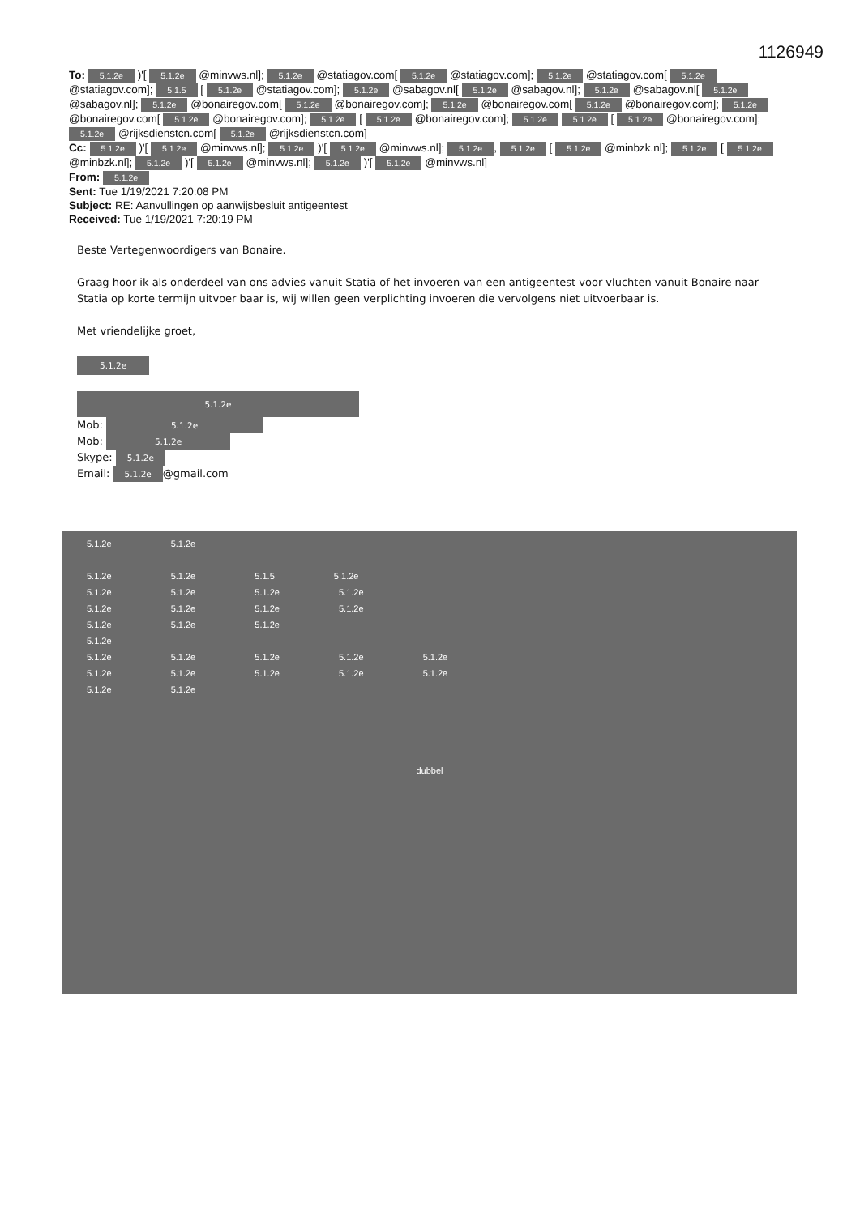1126949
To: 5.1.2e )'[ 5.1.2e @minvws.nl]; 5.1.2e @statiagov.com[ 5.1.2e @statiagov.com]; 5.1.2e @statiagov.com[ 5.1.2e @statiagov.com]; 5.1.5 [ 5.1.2e @statiagov.com]; 5.1.2e @sabagov.nl[ 5.1.2e @sabagov.nl]; 5.1.2e @sabagov.nl[ 5.1.2e @sabagov.nl]; 5.1.2e @bonairegov.com[ 5.1.2e @bonairegov.com]; 5.1.2e @bonairegov.com[ 5.1.2e @bonairegov.com]; 5.1.2e @bonairegov.com[ 5.1.2e @bonairegov.com]; 5.1.2e [ 5.1.2e @bonairegov.com]; 5.1.2e 5.1.2e [ 5.1.2e @bonairegov.com]; 5.1.2e @rijksdienstcn.com[ 5.1.2e @rijksdienstcn.com]
Cc: 5.1.2e )'[ 5.1.2e @minvws.nl]; 5.1.2e )'[ 5.1.2e @minvws.nl]; 5.1.2e, 5.1.2e [ 5.1.2e @minbzk.nl]; 5.1.2e [ 5.1.2e @minbzk.nl]; 5.1.2e )'[ 5.1.2e @minvws.nl]; 5.1.2e )'[ 5.1.2e @minvws.nl]
From: 5.1.2e
Sent: Tue 1/19/2021 7:20:08 PM
Subject: RE: Aanvullingen op aanwijsbesluit antigeentest
Received: Tue 1/19/2021 7:20:19 PM
Beste Vertegenwoordigers van Bonaire.
Graag hoor ik als onderdeel van ons advies vanuit Statia of het invoeren van een antigeentest voor vluchten vanuit Bonaire naar Statia op korte termijn uitvoer baar is, wij willen geen verplichting invoeren die vervolgens niet uitvoerbaar is.
Met vriendelijke groet,
5.1.2e
5.1.2e
Mob: 5.1.2e
Mob: 5.1.2e
Skype: 5.1.2e
Email: 5.1.2e @gmail.com
5.1.2e 5.1.2e
5.1.2e 5.1.2e 5.1.5 5.1.2e
5.1.2e 5.1.2e 5.1.2e 5.1.2e
5.1.2e 5.1.2e 5.1.2e 5.1.2e
5.1.2e 5.1.2e 5.1.2e
5.1.2e
5.1.2e 5.1.2e 5.1.2e 5.1.2e 5.1.2e
5.1.2e 5.1.2e 5.1.2e 5.1.2e 5.1.2e
5.1.2e 5.1.2e
dubbel